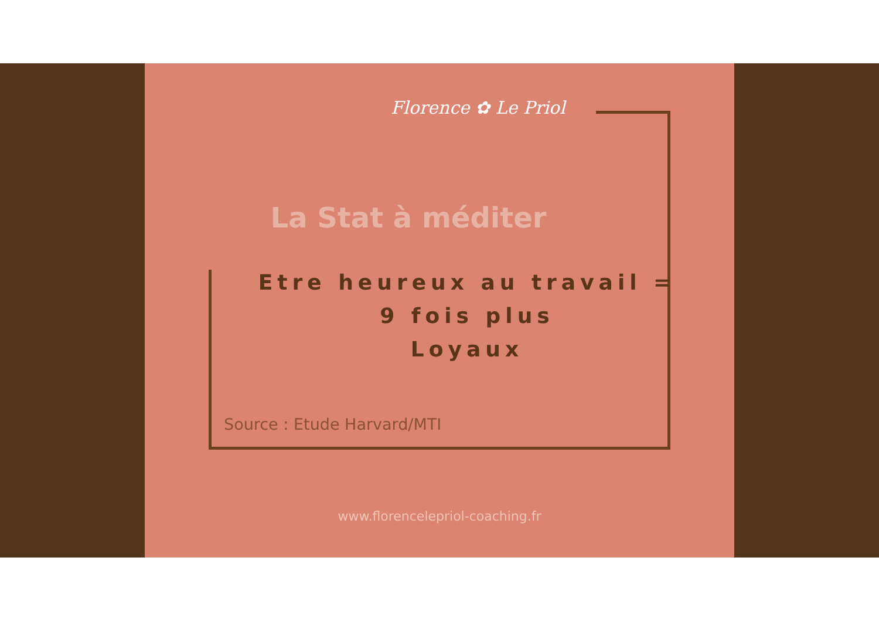Florence ✿ Le Priol
La Stat à méditer
Etre heureux au travail =
9 fois plus
Loyaux
Source : Etude Harvard/MTI
www.florencelepriol-coaching.fr